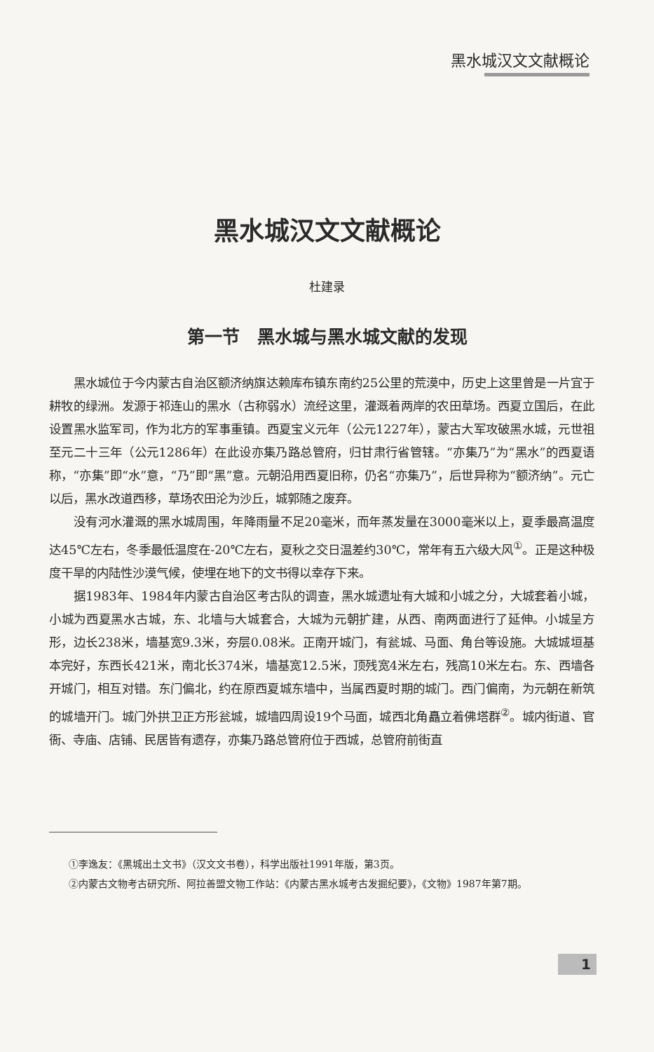黑水城汉文文献概论
黑水城汉文文献概论
杜建录
第一节　黑水城与黑水城文献的发现
黑水城位于今内蒙古自治区额济纳旗达赖库布镇东南约25公里的荒漠中，历史上这里曾是一片宜于耕牧的绿洲。发源于祁连山的黑水（古称弱水）流经这里，灌溉着两岸的农田草场。西夏立国后，在此设置黑水监军司，作为北方的军事重镇。西夏宝义元年（公元1227年），蒙古大军攻破黑水城，元世祖至元二十三年（公元1286年）在此设亦集乃路总管府，归甘肃行省管辖。“亦集乃”为“黑水”的西夏语称，“亦集”即“水”意，“乃”即“黑”意。元朝沿用西夏旧称，仍名“亦集乃”，后世异称为“额济纳”。元亡以后，黑水改道西移，草场农田沦为沙丘，城郭随之废弃。
没有河水灌溉的黑水城周围，年降雨量不足20毫米，而年蒸发量在3000毫米以上，夏季最高温度达45℃左右，冬季最低温度在-20℃左右，夏秋之交日温差约30℃，常年有五六级大风<sup>①</sup>。正是这种极度干旱的内陆性沙漠气候，使埋在地下的文书得以幸存下来。
据1983年、1984年内蒙古自治区考古队的调查，黑水城遗址有大城和小城之分，大城套着小城，小城为西夏黑水古城，东、北墙与大城套合，大城为元朝扩建，从西、南两面进行了延伸。小城呈方形，边长238米，墙基宽9.3米，夯层0.08米。正南开城门，有瓮城、马面、角台等设施。大城城垣基本完好，东西长421米，南北长374米，墙基宽12.5米，顶残宽4米左右，残高10米左右。东、西墙各开城门，相互对错。东门偏北，约在原西夏城东墙中，当属西夏时期的城门。西门偏南，为元朝在新筑的城墙开门。城门外拱卫正方形瓮城，城墙四周设19个马面，城西北角矗立着佛塔群<sup>②</sup>。城内街道、官衙、寺庙、店铺、民居皆有遗存，亦集乃路总管府位于西城，总管府前街直
①李逸友：《黑城出土文书》（汉文文书卷），科学出版社1991年版，第3页。
②内蒙古文物考古研究所、阿拉善盟文物工作站：《内蒙古黑水城考古发掘纪要》，《文物》1987年第7期。
1